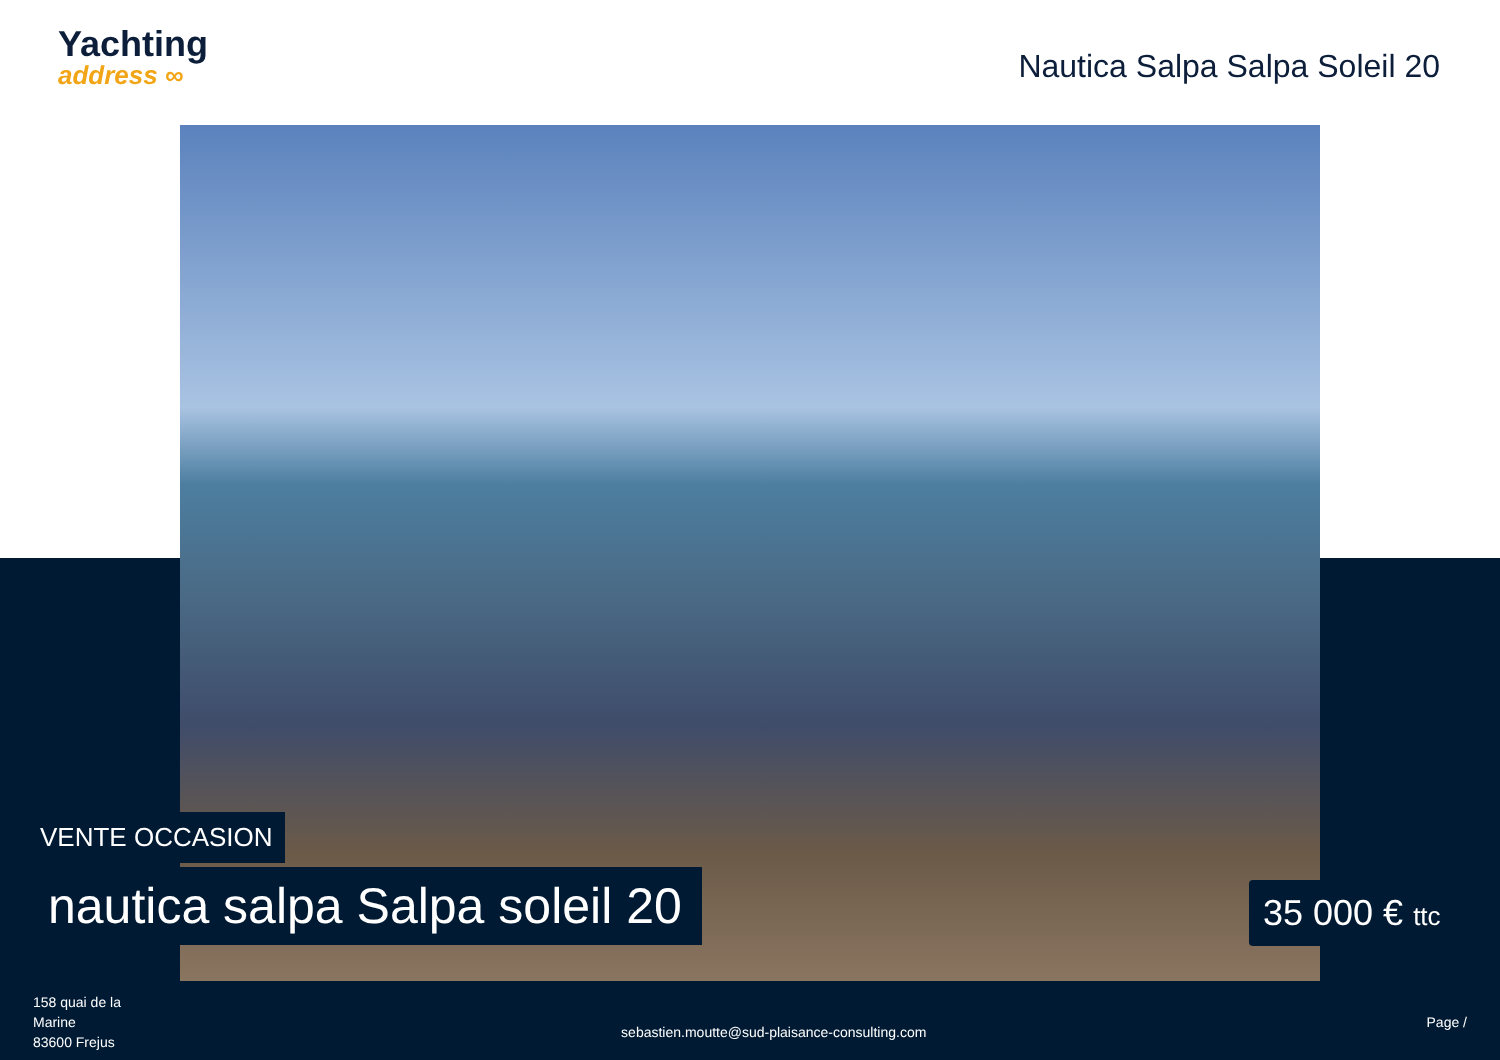Yachting
address ∞
Nautica Salpa Salpa Soleil 20
VENTE OCCASION
nautica salpa Salpa soleil 20 35 000 € ttc
158 quai de la
Marine
83600 Frejus
sebastien.moutte@sud-plaisance-consulting.com
Page /